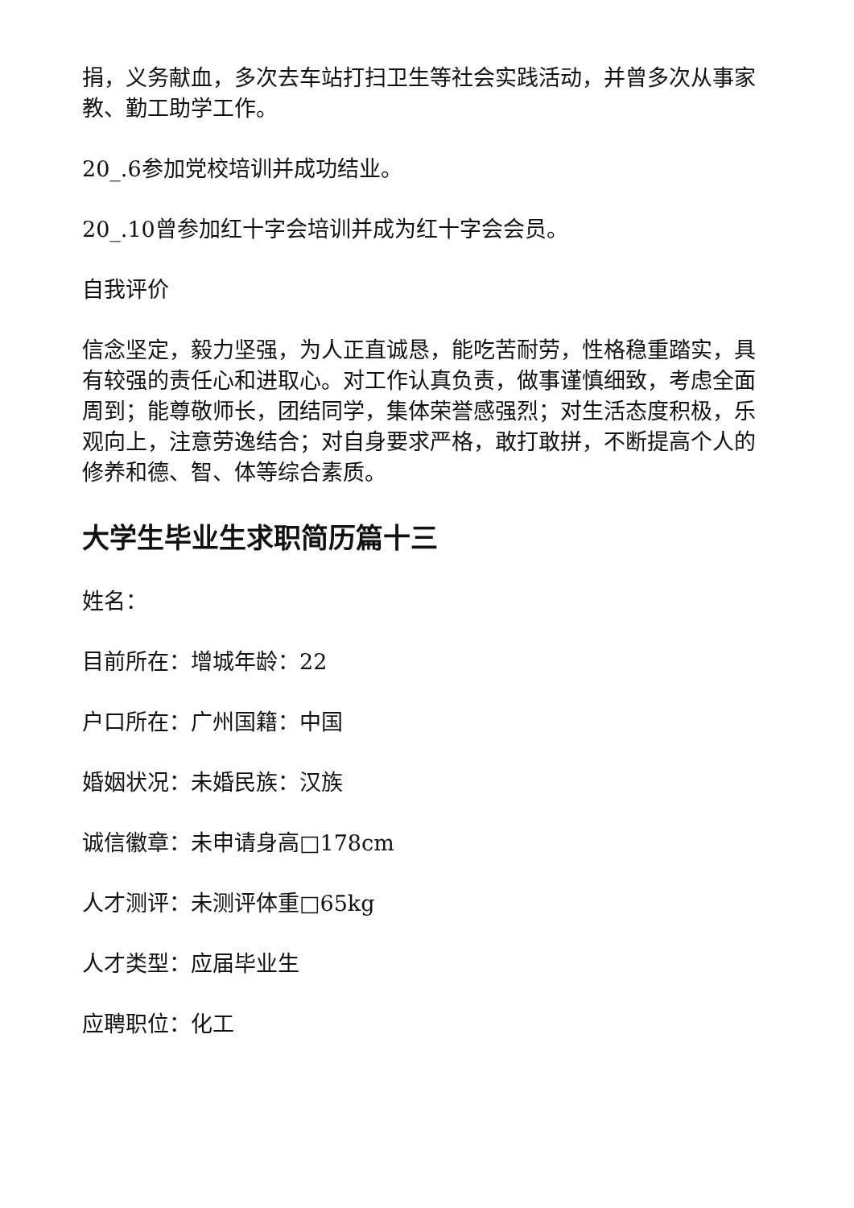捐，义务献血，多次去车站打扫卫生等社会实践活动，并曾多次从事家教、勤工助学工作。
20_.6参加党校培训并成功结业。
20_.10曾参加红十字会培训并成为红十字会会员。
自我评价
信念坚定，毅力坚强，为人正直诚恳，能吃苦耐劳，性格稳重踏实，具有较强的责任心和进取心。对工作认真负责，做事谨慎细致，考虑全面周到；能尊敬师长，团结同学，集体荣誉感强烈；对生活态度积极，乐观向上，注意劳逸结合；对自身要求严格，敢打敢拼，不断提高个人的修养和德、智、体等综合素质。
大学生毕业生求职简历篇十三
姓名：
目前所在：增城年龄：22
户口所在：广州国籍：中国
婚姻状况：未婚民族：汉族
诚信徽章：未申请身高□178cm
人才测评：未测评体重□65kg
人才类型：应届毕业生
应聘职位：化工